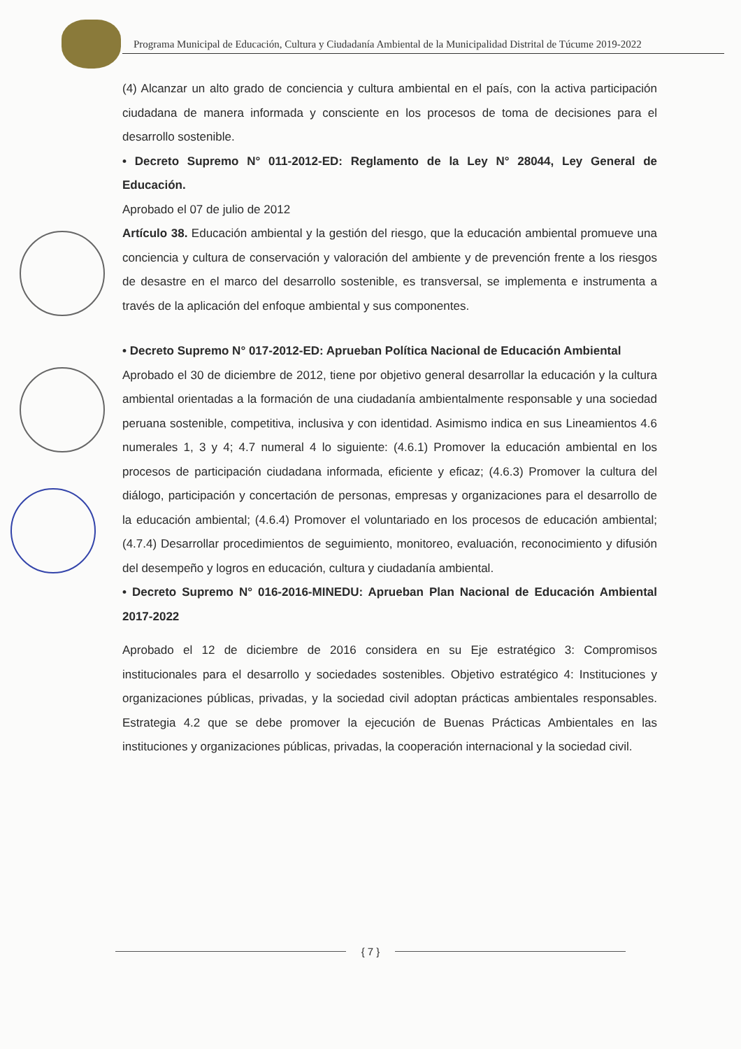Programa Municipal de Educación, Cultura y Ciudadanía Ambiental de la Municipalidad Distrital de Túcume 2019-2022
(4) Alcanzar un alto grado de conciencia y cultura ambiental en el país, con la activa participación ciudadana de manera informada y consciente en los procesos de toma de decisiones para el desarrollo sostenible.
• Decreto Supremo N° 011-2012-ED: Reglamento de la Ley N° 28044, Ley General de Educación.
Aprobado el 07 de julio de 2012
Artículo 38. Educación ambiental y la gestión del riesgo, que la educación ambiental promueve una conciencia y cultura de conservación y valoración del ambiente y de prevención frente a los riesgos de desastre en el marco del desarrollo sostenible, es transversal, se implementa e instrumenta a través de la aplicación del enfoque ambiental y sus componentes.
• Decreto Supremo N° 017-2012-ED: Aprueban Política Nacional de Educación Ambiental
Aprobado el 30 de diciembre de 2012, tiene por objetivo general desarrollar la educación y la cultura ambiental orientadas a la formación de una ciudadanía ambientalmente responsable y una sociedad peruana sostenible, competitiva, inclusiva y con identidad. Asimismo indica en sus Lineamientos 4.6 numerales 1, 3 y 4; 4.7 numeral 4 lo siguiente: (4.6.1) Promover la educación ambiental en los procesos de participación ciudadana informada, eficiente y eficaz; (4.6.3) Promover la cultura del diálogo, participación y concertación de personas, empresas y organizaciones para el desarrollo de la educación ambiental; (4.6.4) Promover el voluntariado en los procesos de educación ambiental; (4.7.4) Desarrollar procedimientos de seguimiento, monitoreo, evaluación, reconocimiento y difusión del desempeño y logros en educación, cultura y ciudadanía ambiental.
• Decreto Supremo N° 016-2016-MINEDU: Aprueban Plan Nacional de Educación Ambiental 2017-2022
Aprobado el 12 de diciembre de 2016 considera en su Eje estratégico 3: Compromisos institucionales para el desarrollo y sociedades sostenibles. Objetivo estratégico 4: Instituciones y organizaciones públicas, privadas, y la sociedad civil adoptan prácticas ambientales responsables. Estrategia 4.2 que se debe promover la ejecución de Buenas Prácticas Ambientales en las instituciones y organizaciones públicas, privadas, la cooperación internacional y la sociedad civil.
{ 7 }